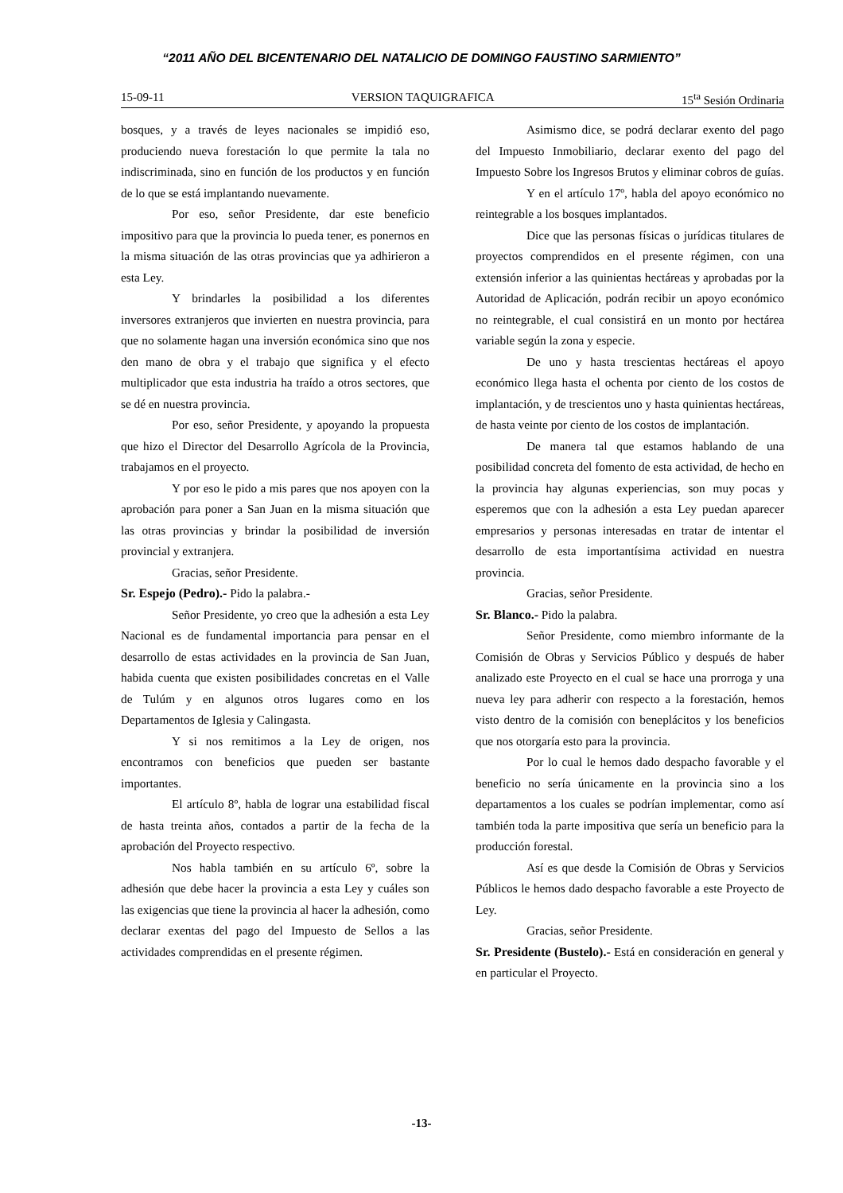“2011 AÑO DEL BICENTENARIO DEL NATALICIO DE DOMINGO FAUSTINO SARMIENTO”
15-09-11 VERSION TAQUIGRAFICA 15<sup>ta</sup> Sesión Ordinaria
bosques, y a través de leyes nacionales se impidió eso, produciendo nueva forestación lo que permite la tala no indiscriminada, sino en función de los productos y en función de lo que se está implantando nuevamente.
Por eso, señor Presidente, dar este beneficio impositivo para que la provincia lo pueda tener, es ponernos en la misma situación de las otras provincias que ya adhirieron a esta Ley.
Y brindarles la posibilidad a los diferentes inversores extranjeros que invierten en nuestra provincia, para que no solamente hagan una inversión económica sino que nos den mano de obra y el trabajo que significa y el efecto multiplicador que esta industria ha traído a otros sectores, que se dé en nuestra provincia.
Por eso, señor Presidente, y apoyando la propuesta que hizo el Director del Desarrollo Agrícola de la Provincia, trabajamos en el proyecto.
Y por eso le pido a mis pares que nos apoyen con la aprobación para poner a San Juan en la misma situación que las otras provincias y brindar la posibilidad de inversión provincial y extranjera.
Gracias, señor Presidente.
Sr. Espejo (Pedro).- Pido la palabra.-
Señor Presidente, yo creo que la adhesión a esta Ley Nacional es de fundamental importancia para pensar en el desarrollo de estas actividades en la provincia de San Juan, habida cuenta que existen posibilidades concretas en el Valle de Tulúm y en algunos otros lugares como en los Departamentos de Iglesia y Calingasta.
Y si nos remitimos a la Ley de origen, nos encontramos con beneficios que pueden ser bastante importantes.
El artículo 8º, habla de lograr una estabilidad fiscal de hasta treinta años, contados a partir de la fecha de la aprobación del Proyecto respectivo.
Nos habla también en su artículo 6º, sobre la adhesión que debe hacer la provincia a esta Ley y cuáles son las exigencias que tiene la provincia al hacer la adhesión, como declarar exentas del pago del Impuesto de Sellos a las actividades comprendidas en el presente régimen.
Asimismo dice, se podrá declarar exento del pago del Impuesto Inmobiliario, declarar exento del pago del Impuesto Sobre los Ingresos Brutos y eliminar cobros de guías.
Y en el artículo 17º, habla del apoyo económico no reintegrable a los bosques implantados.
Dice que las personas físicas o jurídicas titulares de proyectos comprendidos en el presente régimen, con una extensión inferior a las quinientas hectáreas y aprobadas por la Autoridad de Aplicación, podrán recibir un apoyo económico no reintegrable, el cual consistirá en un monto por hectárea variable según la zona y especie.
De uno y hasta trescientas hectáreas el apoyo económico llega hasta el ochenta por ciento de los costos de implantación, y de trescientos uno y hasta quinientas hectáreas, de hasta veinte por ciento de los costos de implantación.
De manera tal que estamos hablando de una posibilidad concreta del fomento de esta actividad, de hecho en la provincia hay algunas experiencias, son muy pocas y esperemos que con la adhesión a esta Ley puedan aparecer empresarios y personas interesadas en tratar de intentar el desarrollo de esta importantísima actividad en nuestra provincia.
Gracias, señor Presidente.
Sr. Blanco.- Pido la palabra.
Señor Presidente, como miembro informante de la Comisión de Obras y Servicios Público y después de haber analizado este Proyecto en el cual se hace una prorroga y una nueva ley para adherir con respecto a la forestación, hemos visto dentro de la comisión con beneplácitos y los beneficios que nos otorgaría esto para la provincia.
Por lo cual le hemos dado despacho favorable y el beneficio no sería únicamente en la provincia sino a los departamentos a los cuales se podrían implementar, como así también toda la parte impositiva que sería un beneficio para la producción forestal.
Así es que desde la Comisión de Obras y Servicios Públicos le hemos dado despacho favorable a este Proyecto de Ley.
Gracias, señor Presidente.
Sr. Presidente (Bustelo).- Está en consideración en general y en particular el Proyecto.
-13-